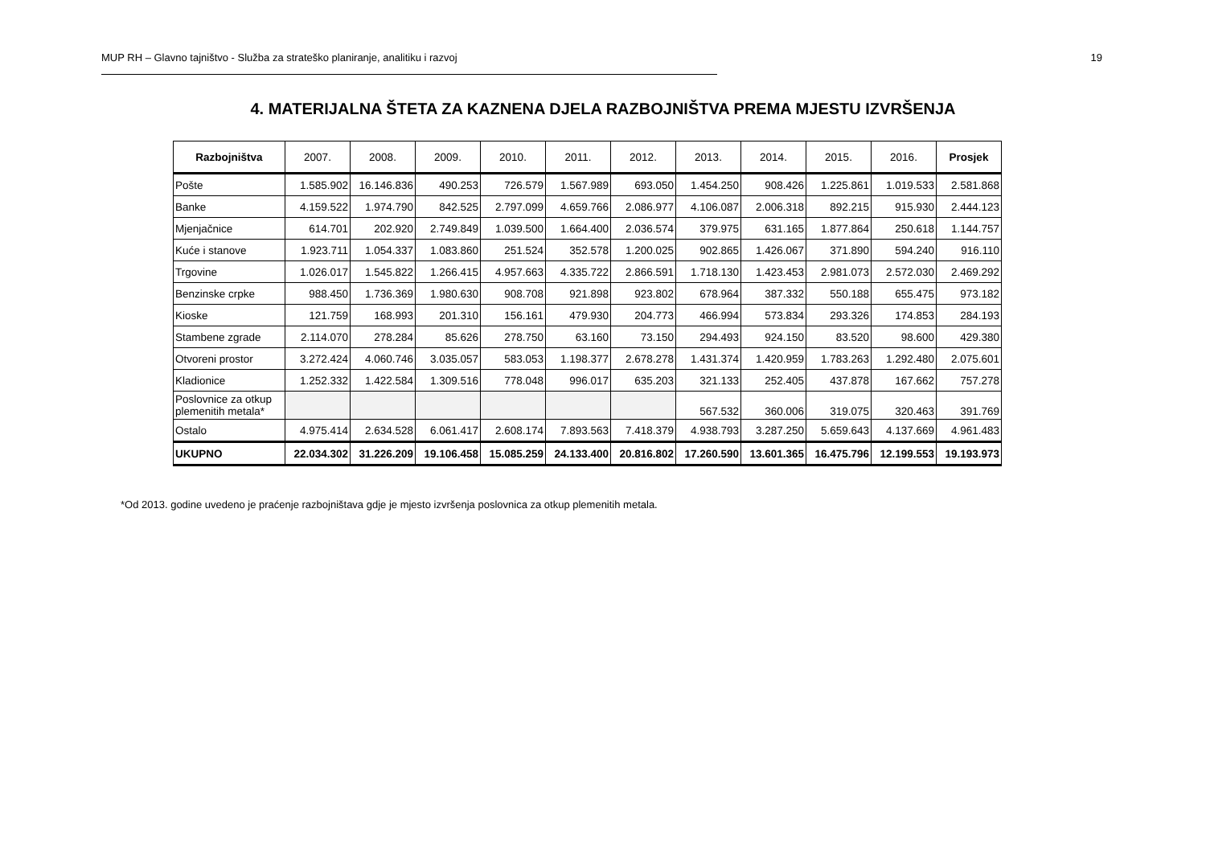MUP RH – Glavno tajništvo - Služba za strateško planiranje, analitiku i razvoj 19
4. MATERIJALNA ŠTETA ZA KAZNENA DJELA RAZBOJNIŠTVA PREMA MJESTU IZVRŠENJA
| Razbojništva | 2007. | 2008. | 2009. | 2010. | 2011. | 2012. | 2013. | 2014. | 2015. | 2016. | Prosjek |
| --- | --- | --- | --- | --- | --- | --- | --- | --- | --- | --- | --- |
| Pošte | 1.585.902 | 16.146.836 | 490.253 | 726.579 | 1.567.989 | 693.050 | 1.454.250 | 908.426 | 1.225.861 | 1.019.533 | 2.581.868 |
| Banke | 4.159.522 | 1.974.790 | 842.525 | 2.797.099 | 4.659.766 | 2.086.977 | 4.106.087 | 2.006.318 | 892.215 | 915.930 | 2.444.123 |
| Mjenjačnice | 614.701 | 202.920 | 2.749.849 | 1.039.500 | 1.664.400 | 2.036.574 | 379.975 | 631.165 | 1.877.864 | 250.618 | 1.144.757 |
| Kuće i stanove | 1.923.711 | 1.054.337 | 1.083.860 | 251.524 | 352.578 | 1.200.025 | 902.865 | 1.426.067 | 371.890 | 594.240 | 916.110 |
| Trgovine | 1.026.017 | 1.545.822 | 1.266.415 | 4.957.663 | 4.335.722 | 2.866.591 | 1.718.130 | 1.423.453 | 2.981.073 | 2.572.030 | 2.469.292 |
| Benzinske crpke | 988.450 | 1.736.369 | 1.980.630 | 908.708 | 921.898 | 923.802 | 678.964 | 387.332 | 550.188 | 655.475 | 973.182 |
| Kioske | 121.759 | 168.993 | 201.310 | 156.161 | 479.930 | 204.773 | 466.994 | 573.834 | 293.326 | 174.853 | 284.193 |
| Stambene zgrade | 2.114.070 | 278.284 | 85.626 | 278.750 | 63.160 | 73.150 | 294.493 | 924.150 | 83.520 | 98.600 | 429.380 |
| Otvoreni prostor | 3.272.424 | 4.060.746 | 3.035.057 | 583.053 | 1.198.377 | 2.678.278 | 1.431.374 | 1.420.959 | 1.783.263 | 1.292.480 | 2.075.601 |
| Kladionice | 1.252.332 | 1.422.584 | 1.309.516 | 778.048 | 996.017 | 635.203 | 321.133 | 252.405 | 437.878 | 167.662 | 757.278 |
| Poslovnice za otkup plemenitih metala* | | | | | | | 567.532 | 360.006 | 319.075 | 320.463 | 391.769 |
| Ostalo | 4.975.414 | 2.634.528 | 6.061.417 | 2.608.174 | 7.893.563 | 7.418.379 | 4.938.793 | 3.287.250 | 5.659.643 | 4.137.669 | 4.961.483 |
| UKUPNO | 22.034.302 | 31.226.209 | 19.106.458 | 15.085.259 | 24.133.400 | 20.816.802 | 17.260.590 | 13.601.365 | 16.475.796 | 12.199.553 | 19.193.973 |
*Od 2013. godine uvedeno je praćenje razbojništava gdje je mjesto izvršenja poslovnica za otkup plemenitih metala.